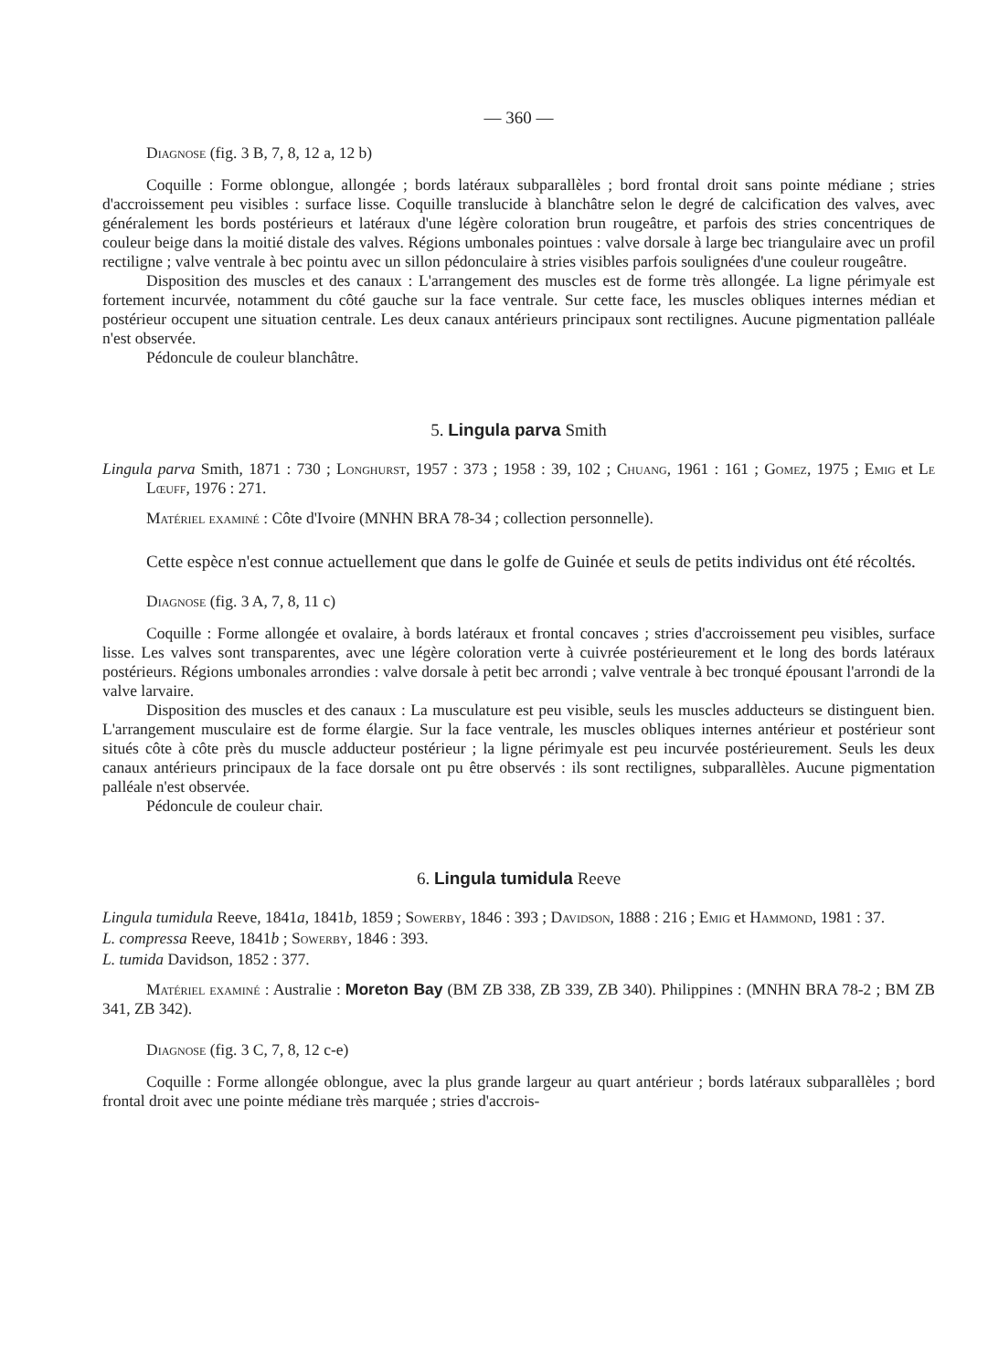— 360 —
Diagnose (fig. 3 B, 7, 8, 12 a, 12 b)
Coquille : Forme oblongue, allongée ; bords latéraux subparallèles ; bord frontal droit sans pointe médiane ; stries d'accroissement peu visibles : surface lisse. Coquille translucide à blanchâtre selon le degré de calcification des valves, avec généralement les bords postérieurs et latéraux d'une légère coloration brun rougeâtre, et parfois des stries concentriques de couleur beige dans la moitié distale des valves. Régions umbonales pointues : valve dorsale à large bec triangulaire avec un profil rectiligne ; valve ventrale à bec pointu avec un sillon pédonculaire à stries visibles parfois soulignées d'une couleur rougeâtre.
Disposition des muscles et des canaux : L'arrangement des muscles est de forme très allongée. La ligne périmyale est fortement incurvée, notamment du côté gauche sur la face ventrale. Sur cette face, les muscles obliques internes médian et postérieur occupent une situation centrale. Les deux canaux antérieurs principaux sont rectilignes. Aucune pigmentation palléale n'est observée.
Pédoncule de couleur blanchâtre.
5. Lingula parva Smith
Lingula parva Smith, 1871 : 730 ; Longhurst, 1957 : 373 ; 1958 : 39, 102 ; Chuang, 1961 : 161 ; Gomez, 1975 ; Emig et Le Lœuff, 1976 : 271.
Matériel examiné : Côte d'Ivoire (MNHN BRA 78-34 ; collection personnelle).
Cette espèce n'est connue actuellement que dans le golfe de Guinée et seuls de petits individus ont été récoltés.
Diagnose (fig. 3 A, 7, 8, 11 c)
Coquille : Forme allongée et ovalaire, à bords latéraux et frontal concaves ; stries d'accroissement peu visibles, surface lisse. Les valves sont transparentes, avec une légère coloration verte à cuivrée postérieurement et le long des bords latéraux postérieurs. Régions umbonales arrondies : valve dorsale à petit bec arrondi ; valve ventrale à bec tronqué épousant l'arrondi de la valve larvaire.
Disposition des muscles et des canaux : La musculature est peu visible, seuls les muscles adducteurs se distinguent bien. L'arrangement musculaire est de forme élargie. Sur la face ventrale, les muscles obliques internes antérieur et postérieur sont situés côte à côte près du muscle adducteur postérieur ; la ligne périmyale est peu incurvée postérieurement. Seuls les deux canaux antérieurs principaux de la face dorsale ont pu être observés : ils sont rectilignes, subparallèles. Aucune pigmentation palléale n'est observée.
Pédoncule de couleur chair.
6. Lingula tumidula Reeve
Lingula tumidula Reeve, 1841a, 1841b, 1859 ; Sowerby, 1846 : 393 ; Davidson, 1888 : 216 ; Emig et Hammond, 1981 : 37.
L. compressa Reeve, 1841b ; Sowerby, 1846 : 393.
L. tumida Davidson, 1852 : 377.
Matériel examiné : Australie : Moreton Bay (BM ZB 338, ZB 339, ZB 340). Philippines : (MNHN BRA 78-2 ; BM ZB 341, ZB 342).
Diagnose (fig. 3 C, 7, 8, 12 c-e)
Coquille : Forme allongée oblongue, avec la plus grande largeur au quart antérieur ; bords latéraux subparallèles ; bord frontal droit avec une pointe médiane très marquée ; stries d'accrois-